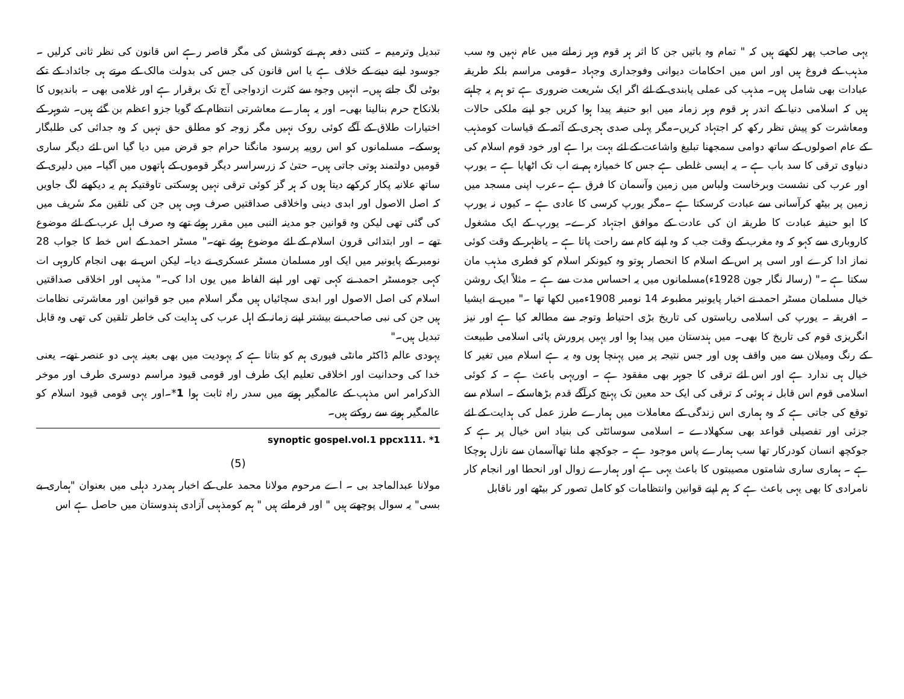یہی صاحب پھر لکھتے ہیں کہ " تمام وہ باتیں جن کا اثر ہر قوم وہر زمانے میں عام نہیں وہ سب مذہب کے فروغ ہیں اور اس میں احکامات دیوانی وفوجداری وجہاد ۔قومی مراسم بلکہ طریقہ عبادات بھی شامل ہیں۔ مذہب کی عملی پابندی کے لئے اگر ایک سٔریعت ضروری ہے تو ہم یہ چاہتے ہیں کہ اسلامی دنیا کے اندر ہر قوم وہر زمانہ میں ابو حنیفہ پیدا ہوا کریں جو اپنے ملکی حالات ومعاشرت کو پیش نظر رکھ کر اجتہاد کریں۔مگر پہلی صدی ہجری کے آئمہ کے قیاسات کومذہب کے عام اصولوں کے ساتھ دوامی سمجھنا تبلیغ واشاعت کے لئے بہت برا ہے اور خود قوم اسلام کی دنیاوی ترقی کا سد باب ہے ۔ یہ ایسی غلطی ہے جس کا خمیازہ ہم نے اب تک اٹھایا ہے ۔ یورپ اور عرب کی نشست وبرخاست ولباس میں زمین وآسمان کا فرق ہے ۔عرب اپنی مسجد میں زمین پر بیٹھ کرآسانی سے عبادت کرسکتا ہے ۔مگر یورپ کرسی کا عادی ہے ۔ کیوں نہ یورپ کا ابو حنیفہ عبادت کا طریقہ ان کی عادت کے موافق اجتہاد کرے۔ یورپ کے ایک مشغول کاروباری سے کہو کہ وہ مغرب کے وقت جب کہ وہ اپنے کام سے راحت پاتا ہے ۔ یاظہر کے وقت کوئی نماز ادا کرے اور اسی پر اس کے اسلام کا انحصار ہوتو وہ کیونکر اسلام کو فطری مذہب مان سکتا ہے ۔" (رسالہ نگار جون 1928ء)مسلمانوں میں یہ احساس مدت سے ہے ۔ مثلاً ایک روشن خیال مسلمان مسٹر احمد نے اخبار پایونیر مطبوعہ 14 نومبر 1908ءمیں لکھا تھا ۔" میں نے ایشیا ۔ افریقہ ۔ یورپ کی اسلامی ریاستوں کی تاریخ بڑی احتیاط وتوجہ سے مطالعہ کیا ہے اور نیز انگریزی قوم کی تاریخ کا بھی۔ میں ہندستان میں پیدا ہوا اور یہیں پرورش پائی اسلامی طبیعت کے رنگ ومیلان سے میں واقف ہوں اور جس نتیجہ پر میں پہنچا ہوں وہ یہ ہے اسلام میں تغیر کا خیال ہی ندارد ہے اور اس لئے ترقی کا جوہر بھی مفقود ہے ۔ اوریہی باعث ہے ۔ کہ کوئی اسلامی قوم اس قابل نہ ہوئی کہ ترقی کی ایک حد معین تک پہنچ کرآگے قدم بڑھاسکے ۔ اسلام سے توقع کی جاتی ہے کہ وہ ہماری اس زندگی کے معاملات میں ہمارے طرز عمل کی ہدایت کے لئے جزئی اور تفصیلی قواعد بھی سکھلادے ۔ اسلامی سوسائٹی کی بنیاد اس خیال پر ہے کہ جوکچھ انسان کودرکار تھا سب ہمارے پاس موجود ہے ۔ جوکچھ ملنا تھاآسمان سے نازل ہوچکا ہے ۔ ہماری ساری شامتوں مصیبتوں کا باعث یہی ہے اور ہمارے زوال اور انحطا اور انجام کار نامرادی کا بھی یہی باعث ہے کہ ہم اپنے قوانین وانتظامات کو کامل تصور کر بیٹھے اور ناقابل
تبدیل وترمیم ۔ کتنی دفعہ ہم نے کوشش کی مگر قاصر رہے اس قانون کی نظر ثانی کرلیں ۔ جوسود لینے دینے کے خلاف ہے یا اس قانون کی جس کی بدولت مالک کے مرتے ہی جائداد کے تکے بوٹی لگ جاتے ہیں۔ انہیں وجوہ سے کثرت ازدواجی آج تک برقرار ہے اور غلامی بھی ۔ باندیوں کا بلانکاح حرم بنالینا بھی۔ اور یہ ہمارے معاشرتی انتظام کے گویا جزو اعظم بن گئے ہیں۔ شوہر کے اختیارات طلاق کے آگے کوئی روک نہیں مگر زوجہ کو مطلق حق نہیں کہ وہ جدائی کی طلبگار ہوسکے۔ مسلمانوں کو اس روپیہ پرسود مانگنا حرام جو قرض میں دیا گیا اس لئے دیگر ساری قومیں دولتمند ہوتی جاتی ہیں۔ حتیٰ کہ زرسراسر دیگر قوموں کے ہاتھوں میں آگیا۔ میں دلیری کے ساتھ علانیہ پکار کرکھے دیتا ہوں کہ ہر گز کوئی ترقی نہیں ہوسکتی تاوقتیکہ ہم یہ دیکھنے لگ جاویں کہ اصل الاصول اور ابدی دینی واخلاقی صداقتیں صرف وہی ہیں جن کی تلقین مکہ سٔریف میں کی گئی تھی لیکن وہ قوانین جو مدینہ النبی میں مقرر ہوئے تھے وہ صرف اہل عرب کے لئے موضوع تھے ۔ اور ابتدائی قرون اسلام کے لئے موضوع ہوئے تھے۔" مسٹر احمد کے اس خط کا جواب 28 نومبر کے پایونیر میں ایک اور مسلمان مسٹر عسکری نے دیا۔ لیکن اس نے بھی انجام کاروہی ات کہی جومسٹر احمد نے کہی تھی اور اپنے الفاظ میں یوں ادا کی۔" مذہبی اور اخلاقی صداقتیں اسلام کی اصل الاصول اور ابدی سچائیاں ہیں مگر اسلام میں جو قوانین اور معاشرتی نظامات ہیں جن کی نبی صاحب نے بیشتر اپنے زمانہ کے اہل عرب کی ہدایت کی خاطر تلقین کی تھی وہ قابل تبدیل ہیں۔"
یہودی عالم ڈاکٹر مانٹی فیوری ہم کو بتاتا ہے کہ یہودیت میں بھی بعینہ یہی دو عنصر تھے۔ یعنی خدا کی وحدانیت اور اخلاقی تعلیم ایک طرف اور قومی قیود مراسم دوسری طرف اور موخر الذکرامر اس مذہب کے عالمگیر ہونے میں سدر راہ ثابت ہوا 1*۔اور یہی قومی قیود اسلام کو عالمگیر ہونے سے روکتے ہیں۔
synoptic gospel.vol.1 ppcx111. *1
(5)
مولانا عبدالماجد بی ۔ اے مرحوم مولانا محمد علی کے اخبار ہمدرد دہلی میں بعنوان "ہماری بے بسی" یہ سوال پوچھتے ہیں " اور فرماتے ہیں " ہم کومذہبی آزادی ہندوستان میں حاصل ہے اس